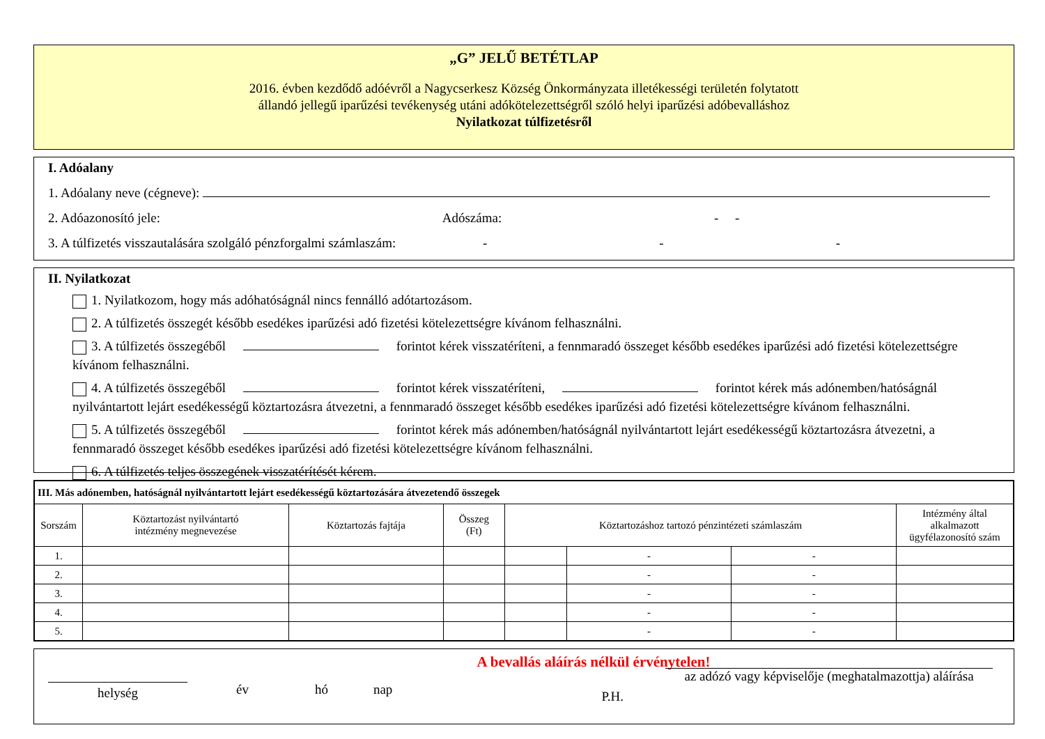„G” JELŰ BETÉTLAP
2016. évben kezdődő adóévről a Nagycserkesz Község Önkormányzata illetékességi területén folytatott állandó jellegű iparűzési tevékenység utáni adókötelezettségről szóló helyi iparűzési adóbevalláshoz
Nyilatkozat túlfizetésről
I. Adóalany
1. Adóalany neve (cégneve):
2. Adóazonosító jele: Adószáma: - -
3. A túlfizetés visszautalására szolgáló pénzforgalmi számlaszám: - - -
II. Nyilatkozat
1. Nyilatkozom, hogy más adóhatóságnál nincs fennálló adótartozásom.
2. A túlfizetés összegét később esedékes iparűzési adó fizetési kötelezettségre kívánom felhasználni.
3. A túlfizetés összegéből forintot kérek visszatéríteni, a fennmaradó összeget később esedékes iparűzési adó fizetési kötelezettségre kívánom felhasználni.
4. A túlfizetés összegéből forintot kérek visszatéríteni, forintot kérek más adónemben/hatóságnál nyilvántartott lejárt esedékességű köztartozásra átvezetni, a fennmaradó összeget később esedékes iparűzési adó fizetési kötelezettségre kívánom felhasználni.
5. A túlfizetés összegéből forintot kérek más adónemben/hatóságnál nyilvántartott lejárt esedékességű köztartozásra átvezetni, a fennmaradó összeget később esedékes iparűzési adó fizetési kötelezettségre kívánom felhasználni.
6. A túlfizetés teljes összegének visszatérítését kérem.
| III. Más adónemben, hatóságnál nyilvántartott lejárt esedékességű köztartozására átvezetendő összegek | | | | | | | |
| --- | --- | --- | --- | --- | --- | --- | --- |
| Sorszám | Köztartozást nyilvántartó intézmény megnevezése | Köztartozás fajtája | Összeg (Ft) | Köztartozáshoz tartozó pénzintézeti számlaszám | | | Intézmény által alkalmazott ügyfélazonosító szám |
| 1. | | | | | - | - | |
| 2. | | | | | - | - | |
| 3. | | | | | - | - | |
| 4. | | | | | - | - | |
| 5. | | | | | - | - | |
A bevallás aláírás nélkül érvénytelen!
helység
év hó nap P.H.
az adózó vagy képviselője (meghatalmazottja) aláírása